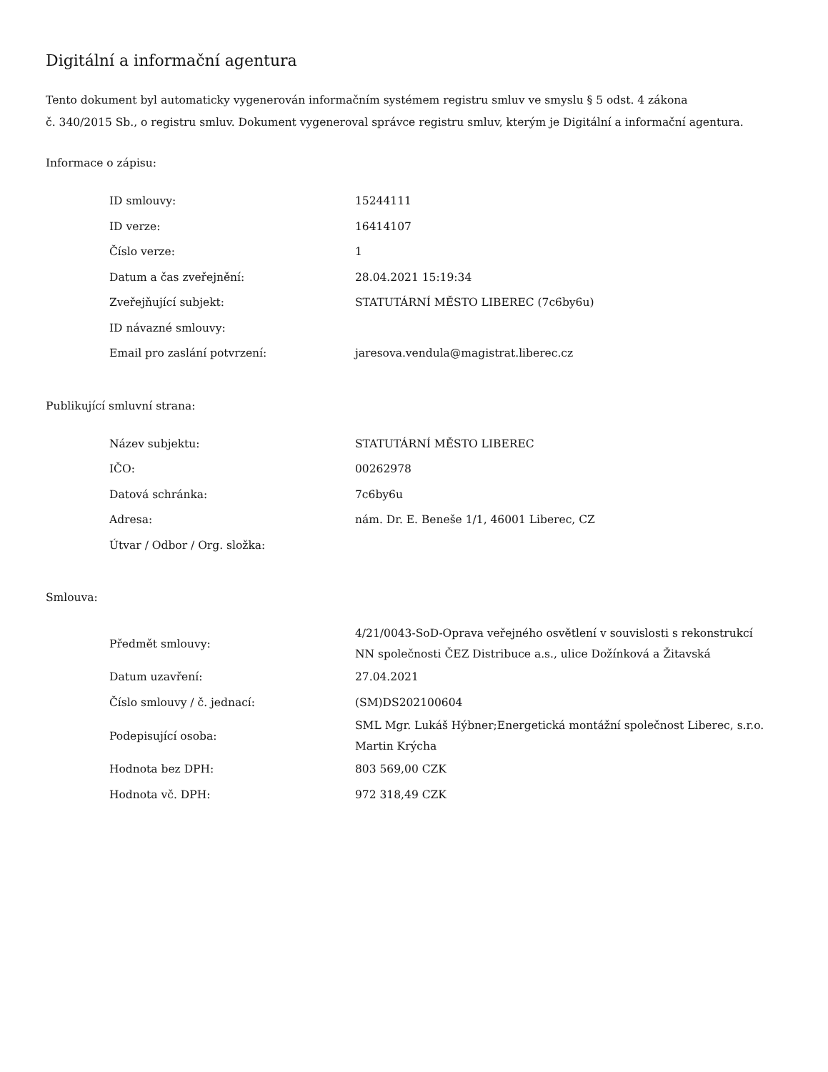Digitální a informační agentura
Tento dokument byl automaticky vygenerován informačním systémem registru smluv ve smyslu § 5 odst. 4 zákona
č. 340/2015 Sb., o registru smluv. Dokument vygeneroval správce registru smluv, kterým je Digitální a informační agentura.
Informace o zápisu:
| ID smlouvy: | 15244111 |
| ID verze: | 16414107 |
| Číslo verze: | 1 |
| Datum a čas zveřejnění: | 28.04.2021 15:19:34 |
| Zveřejňující subjekt: | STATUTÁRNÍ MĚSTO LIBEREC (7c6by6u) |
| ID návazné smlouvy: | |
| Email pro zaslání potvrzení: | jaresova.vendula@magistrat.liberec.cz |
Publikující smluvní strana:
| Název subjektu: | STATUTÁRNÍ MĚSTO LIBEREC |
| IČO: | 00262978 |
| Datová schránka: | 7c6by6u |
| Adresa: | nám. Dr. E. Beneše 1/1, 46001 Liberec, CZ |
| Útvar / Odbor / Org. složka: | |
Smlouva:
| Předmět smlouvy: | 4/21/0043-SoD-Oprava veřejného osvětlení v souvislosti s rekonstrukcí NN společnosti ČEZ Distribuce a.s., ulice Dožínková a Žitavská |
| Datum uzavření: | 27.04.2021 |
| Číslo smlouvy / č. jednací: | (SM)DS202100604 |
| Podepisující osoba: | SML Mgr. Lukáš Hýbner;Energetická montážní společnost Liberec, s.r.o. Martin Krýcha |
| Hodnota bez DPH: | 803 569,00 CZK |
| Hodnota vč. DPH: | 972 318,49 CZK |